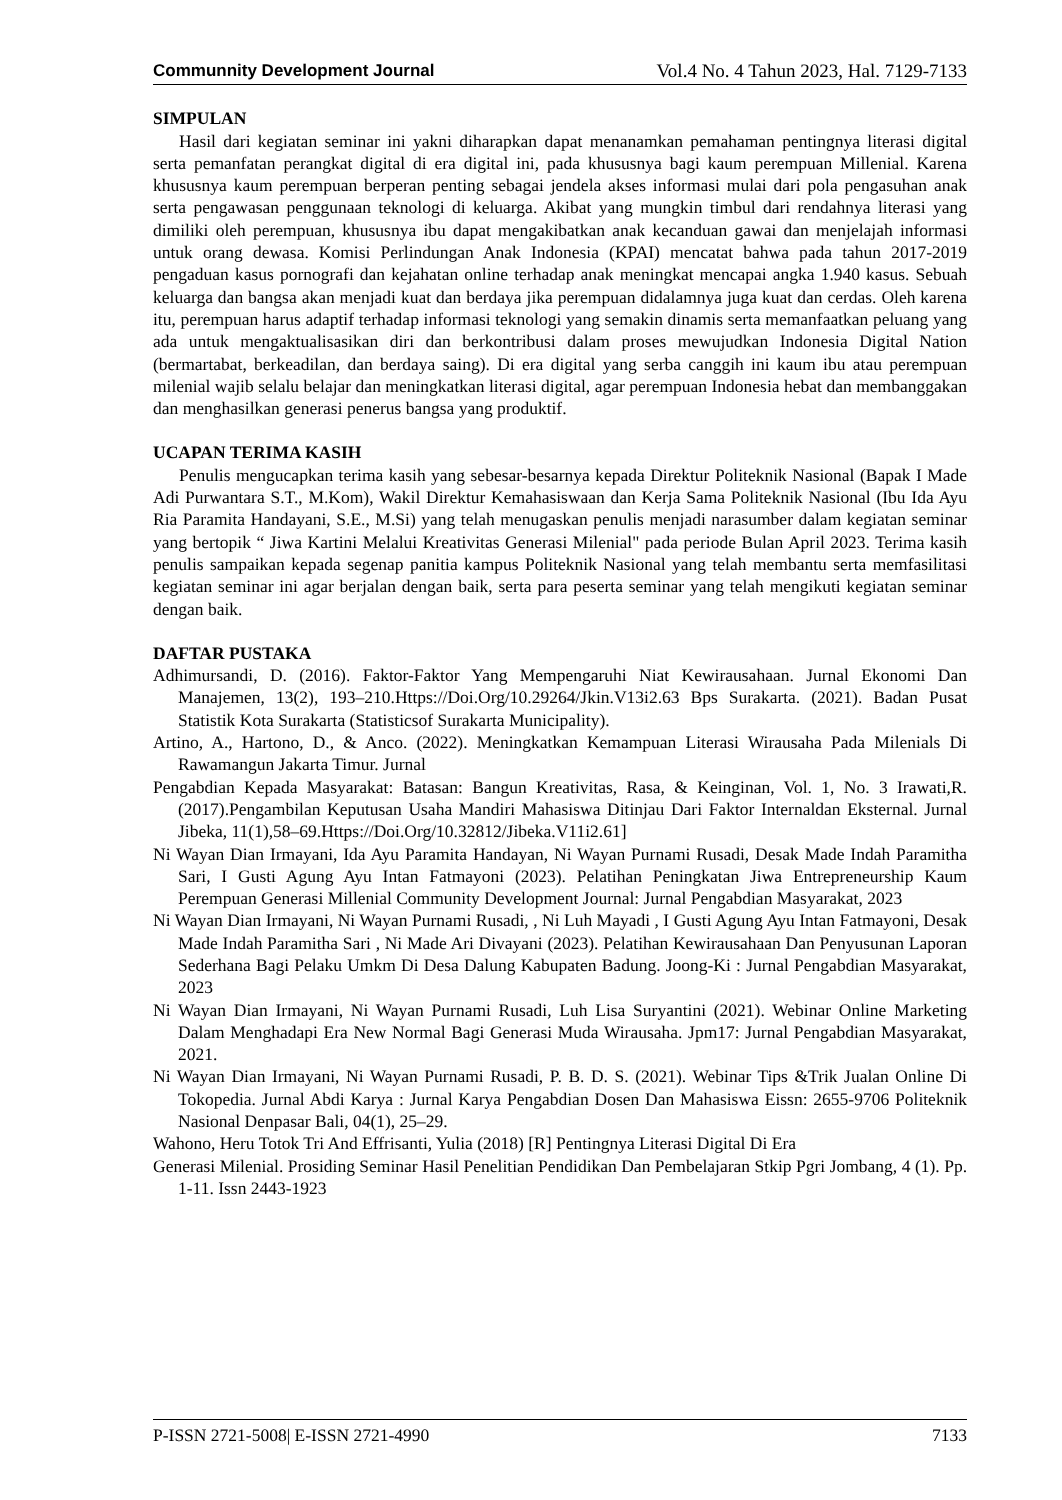Communnity Development Journal Vol.4 No. 4 Tahun 2023, Hal. 7129-7133
SIMPULAN
Hasil dari kegiatan seminar ini yakni diharapkan dapat menanamkan pemahaman pentingnya literasi digital serta pemanfatan perangkat digital di era digital ini, pada khususnya bagi kaum perempuan Millenial. Karena khususnya kaum perempuan berperan penting sebagai jendela akses informasi mulai dari pola pengasuhan anak serta pengawasan penggunaan teknologi di keluarga. Akibat yang mungkin timbul dari rendahnya literasi yang dimiliki oleh perempuan, khususnya ibu dapat mengakibatkan anak kecanduan gawai dan menjelajah informasi untuk orang dewasa. Komisi Perlindungan Anak Indonesia (KPAI) mencatat bahwa pada tahun 2017-2019 pengaduan kasus pornografi dan kejahatan online terhadap anak meningkat mencapai angka 1.940 kasus. Sebuah keluarga dan bangsa akan menjadi kuat dan berdaya jika perempuan didalamnya juga kuat dan cerdas. Oleh karena itu, perempuan harus adaptif terhadap informasi teknologi yang semakin dinamis serta memanfaatkan peluang yang ada untuk mengaktualisasikan diri dan berkontribusi dalam proses mewujudkan Indonesia Digital Nation (bermartabat, berkeadilan, dan berdaya saing). Di era digital yang serba canggih ini kaum ibu atau perempuan milenial wajib selalu belajar dan meningkatkan literasi digital, agar perempuan Indonesia hebat dan membanggakan dan menghasilkan generasi penerus bangsa yang produktif.
UCAPAN TERIMA KASIH
Penulis mengucapkan terima kasih yang sebesar-besarnya kepada Direktur Politeknik Nasional (Bapak I Made Adi Purwantara S.T., M.Kom), Wakil Direktur Kemahasiswaan dan Kerja Sama Politeknik Nasional (Ibu Ida Ayu Ria Paramita Handayani, S.E., M.Si) yang telah menugaskan penulis menjadi narasumber dalam kegiatan seminar yang bertopik “ Jiwa Kartini Melalui Kreativitas Generasi Milenial" pada periode Bulan April 2023. Terima kasih penulis sampaikan kepada segenap panitia kampus Politeknik Nasional yang telah membantu serta memfasilitasi kegiatan seminar ini agar berjalan dengan baik, serta para peserta seminar yang telah mengikuti kegiatan seminar dengan baik.
DAFTAR PUSTAKA
Adhimursandi, D. (2016). Faktor-Faktor Yang Mempengaruhi Niat Kewirausahaan. Jurnal Ekonomi Dan Manajemen, 13(2), 193–210.Https://Doi.Org/10.29264/Jkin.V13i2.63 Bps Surakarta. (2021). Badan Pusat Statistik Kota Surakarta (Statisticsof Surakarta Municipality).
Artino, A., Hartono, D., & Anco. (2022). Meningkatkan Kemampuan Literasi Wirausaha Pada Milenials Di Rawamangun Jakarta Timur. Jurnal
Pengabdian Kepada Masyarakat: Batasan: Bangun Kreativitas, Rasa, & Keinginan, Vol. 1, No. 3 Irawati,R.(2017).Pengambilan Keputusan Usaha Mandiri Mahasiswa Ditinjau Dari Faktor Internaldan Eksternal. Jurnal Jibeka, 11(1),58–69.Https://Doi.Org/10.32812/Jibeka.V11i2.61]
Ni Wayan Dian Irmayani, Ida Ayu Paramita Handayan, Ni Wayan Purnami Rusadi, Desak Made Indah Paramitha Sari, I Gusti Agung Ayu Intan Fatmayoni (2023). Pelatihan Peningkatan Jiwa Entrepreneurship Kaum Perempuan Generasi Millenial Community Development Journal: Jurnal Pengabdian Masyarakat, 2023
Ni Wayan Dian Irmayani, Ni Wayan Purnami Rusadi, , Ni Luh Mayadi , I Gusti Agung Ayu Intan Fatmayoni, Desak Made Indah Paramitha Sari , Ni Made Ari Divayani (2023). Pelatihan Kewirausahaan Dan Penyusunan Laporan Sederhana Bagi Pelaku Umkm Di Desa Dalung Kabupaten Badung. Joong-Ki : Jurnal Pengabdian Masyarakat, 2023
Ni Wayan Dian Irmayani, Ni Wayan Purnami Rusadi, Luh Lisa Suryantini (2021). Webinar Online Marketing Dalam Menghadapi Era New Normal Bagi Generasi Muda Wirausaha. Jpm17: Jurnal Pengabdian Masyarakat, 2021.
Ni Wayan Dian Irmayani, Ni Wayan Purnami Rusadi, P. B. D. S. (2021). Webinar Tips &Trik Jualan Online Di Tokopedia. Jurnal Abdi Karya : Jurnal Karya Pengabdian Dosen Dan Mahasiswa Eissn: 2655-9706 Politeknik Nasional Denpasar Bali, 04(1), 25–29.
Wahono, Heru Totok Tri And Effrisanti, Yulia (2018) [R] Pentingnya Literasi Digital Di Era
Generasi Milenial. Prosiding Seminar Hasil Penelitian Pendidikan Dan Pembelajaran Stkip Pgri Jombang, 4 (1). Pp. 1-11. Issn 2443-1923
P-ISSN 2721-5008| E-ISSN 2721-4990 7133